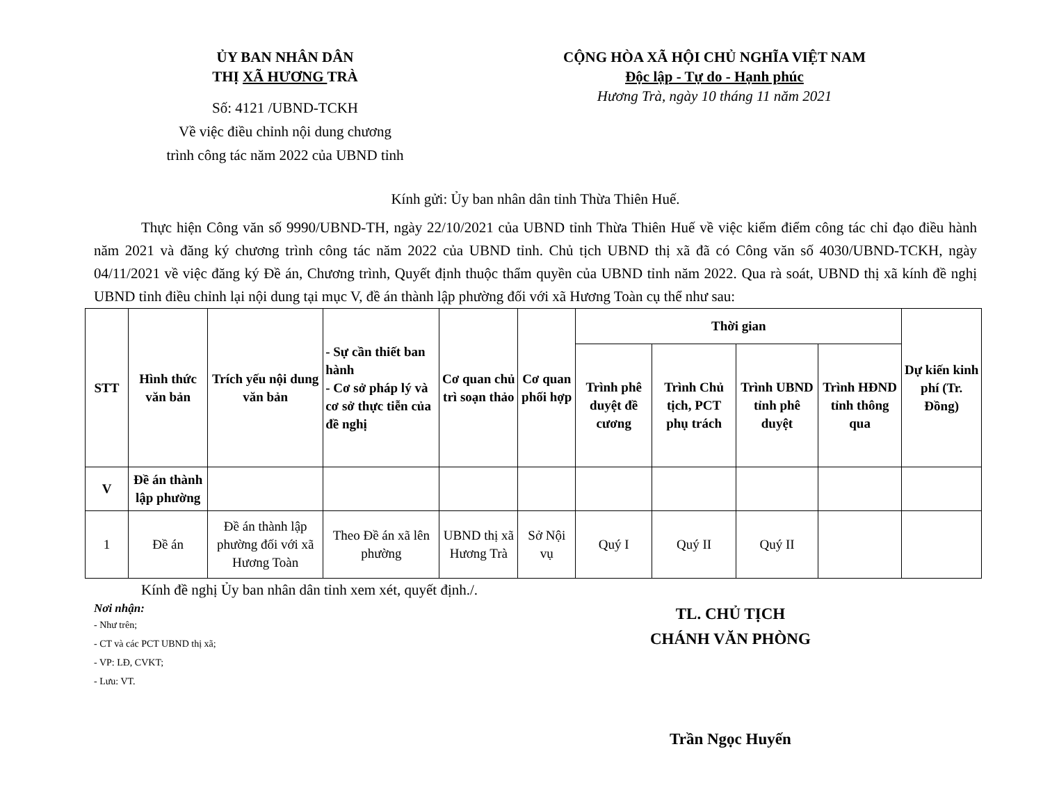ỦY BAN NHÂN DÂN
THỊ XÃ HƯƠNG TRÀ
Số: 4121 /UBND-TCKH
Về việc điều chỉnh nội dung chương
trình công tác năm 2022 của UBND tỉnh
CỘNG HÒA XÃ HỘI CHỦ NGHĨA VIỆT NAM
Độc lập - Tự do - Hạnh phúc
Hương Trà, ngày 10 tháng 11 năm 2021
Kính gửi: Ủy ban nhân dân tỉnh Thừa Thiên Huế.
Thực hiện Công văn số 9990/UBND-TH, ngày 22/10/2021 của UBND tỉnh Thừa Thiên Huế về việc kiểm điểm công tác chỉ đạo điều hành năm 2021 và đăng ký chương trình công tác năm 2022 của UBND tỉnh. Chủ tịch UBND thị xã đã có Công văn số 4030/UBND-TCKH, ngày 04/11/2021 về việc đăng ký Đề án, Chương trình, Quyết định thuộc thẩm quyền của UBND tỉnh năm 2022. Qua rà soát, UBND thị xã kính đề nghị UBND tỉnh điều chỉnh lại nội dung tại mục V, đề án thành lập phường đối với xã Hương Toàn cụ thể như sau:
| STT | Hình thức văn bản | Trích yếu nội dung văn bản | - Sự cần thiết ban hành - Cơ sở pháp lý và cơ sở thực tiễn của đề nghị | Cơ quan chủ trì soạn thảo | Cơ quan phối hợp | Thời gian | | | | Dự kiến kinh phí (Tr. Đồng) |
| --- | --- | --- | --- | --- | --- | --- | --- | --- | --- | --- |
| | | | | | | Trình phê duyệt đề cương | Trình Chủ tịch, PCT phụ trách | Trình UBND tỉnh phê duyệt | Trình HĐND tỉnh thông qua | |
| V | Đề án thành lập phường | | | | | | | | | |
| 1 | Đề án | Đề án thành lập phường đối với xã Hương Toàn | Theo Đề án xã lên phường | UBND thị xã Hương Trà | Sở Nội vụ | Quý I | Quý II | Quý II | | |
Kính đề nghị Ủy ban nhân dân tỉnh xem xét, quyết định./.
Nơi nhận:
- Như trên;
- CT và các PCT UBND thị xã;
- VP: LĐ, CVKT;
- Lưu: VT.
TL. CHỦ TỊCH
CHÁNH VĂN PHÒNG
Trần Ngọc Huyến